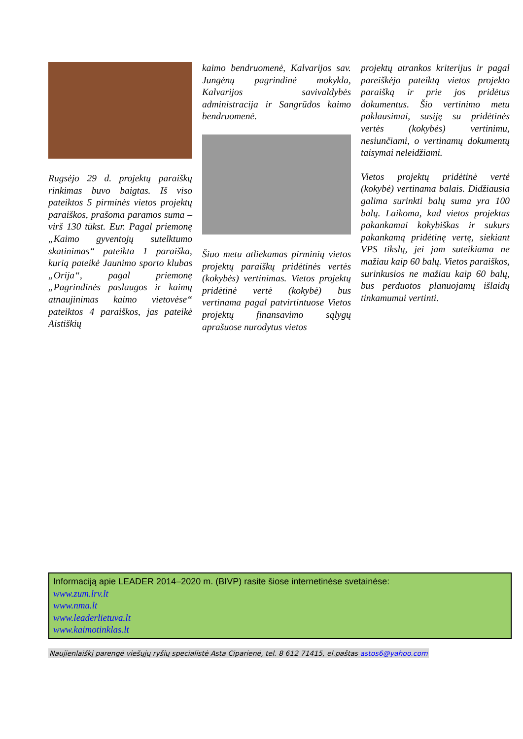Rugsėjo 29 d. projektų paraiškų rinkimas buvo baigtas. Iš viso pateiktos 5 pirminės vietos projektų paraiškos, prašoma paramos suma – virš 130 tūkst. Eur. Pagal priemonę „Kaimo gyventojų sutelktumo skatinimas“ pateikta 1 paraiška, kurią pateikė Jaunimo sporto klubas „Orija“, pagal priemonę „Pagrindinės paslaugos ir kaimų atnaujinimas kaimo vietovėse“ pateiktos 4 paraiškos, jas pateikė Aistiškių
kaimo bendruomenė, Kalvarijos sav. Jungėnų pagrindinė mokykla, Kalvarijos savivaldybės administracija ir Sangrūdos kaimo bendruomenė.
Šiuo metu atliekamas pirminių vietos projektų paraiškų pridėtinės vertės (kokybės) vertinimas. Vietos projektų pridėtinė vertė (kokybė) bus vertinama pagal patvirtintuose Vietos projektų finansavimo sąlygų aprašuose nurodytus vietos
projektų atrankos kriterijus ir pagal pareiškėjo pateiktą vietos projekto paraišką ir prie jos pridėtus dokumentus. Šio vertinimo metu paklausimai, susiję su pridėtinės vertės (kokybės) vertinimu, nesiunčiami, o vertinamų dokumentų taisymai neleidžiami.
Vietos projektų pridėtinė vertė (kokybė) vertinama balais. Didžiausia galima surinkti balų suma yra 100 balų. Laikoma, kad vietos projektas pakankamai kokybiškas ir sukurs pakankamą pridėtinę vertę, siekiant VPS tikslų, jei jam suteikiama ne mažiau kaip 60 balų. Vietos paraiškos, surinkusios ne mažiau kaip 60 balų, bus perduotos planuojamų išlaidų tinkamumui vertinti.
Informaciją apie LEADER 2014–2020 m. (BIVP) rasite šiose internetinėse svetainėse:
www.zum.lrv.lt
www.nma.lt
www.leaderlietuva.lt
www.kaimotinklas.lt
Naujienlaiškį parengė viešųjų ryšių specialistė Asta Ciparienė, tel. 8 612 71415, el.paštas astos6@yahoo.com